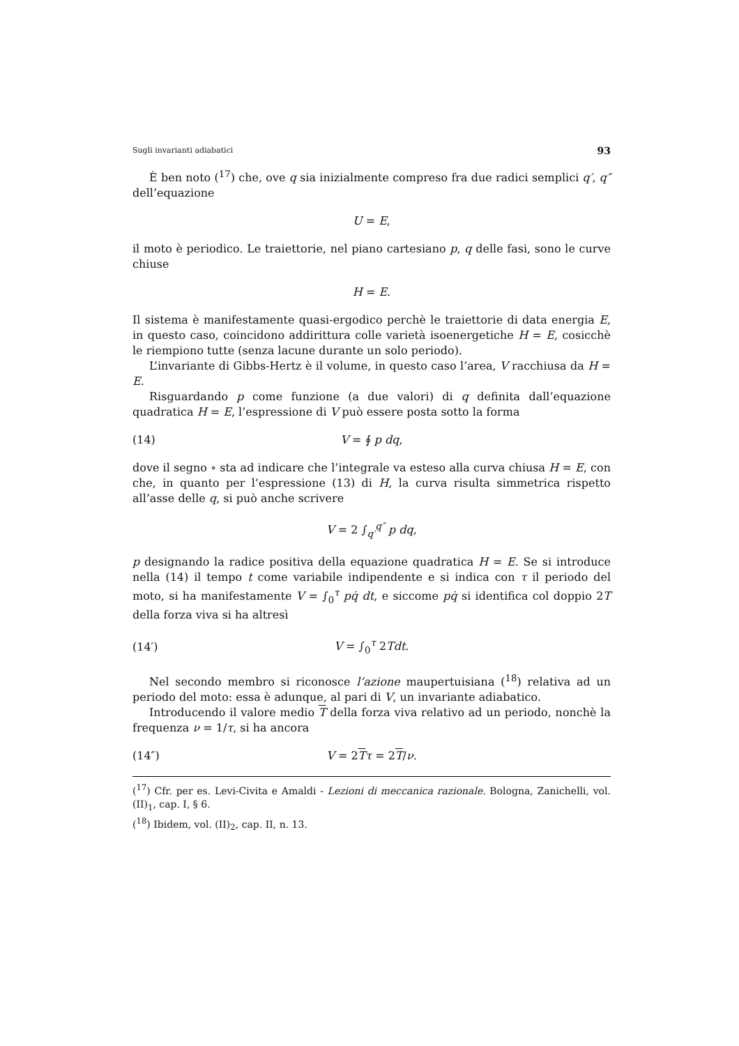Sugli invarianti adiabatici 93
È ben noto (<sup>17</sup>) che, ove q sia inizialmente compreso fra due radici semplici q′, q″ dell’equazione
U = E,
il moto è periodico. Le traiettorie, nel piano cartesiano p, q delle fasi, sono le curve chiuse
H = E.
Il sistema è manifestamente quasi-ergodico perchè le traiettorie di data energia E, in questo caso, coincidono addirittura colle varietà isoenergetiche H = E, cosicchè le riempiono tutte (senza lacune durante un solo periodo).
L’invariante di Gibbs-Hertz è il volume, in questo caso l’area, V racchiusa da H = E.
Risguardando p come funzione (a due valori) di q definita dall’equazione quadratica H = E, l’espressione di V può essere posta sotto la forma
(14) V = ∮ p dq,
dove il segno ∘ sta ad indicare che l’integrale va esteso alla curva chiusa H = E, con che, in quanto per l’espressione (13) di H, la curva risulta simmetrica rispetto all’asse delle q, si può anche scrivere
V = 2 ∫<sub>q′</sub><sup>q″</sup> p dq,
p designando la radice positiva della equazione quadratica H = E. Se si introduce nella (14) il tempo t come variabile indipendente e si indica con τ il periodo del moto, si ha manifestamente V = ∫<sub>0</sub><sup>τ</sup> pq̇ dt, e siccome pq̇ si identifica col doppio 2T della forza viva si ha altresì
(14′) V = ∫<sub>0</sub><sup>τ</sup> 2Tdt.
Nel secondo membro si riconosce l’azione maupertuisiana (<sup>18</sup>) relativa ad un periodo del moto: essa è adunque, al pari di V, un invariante adiabatico.
Introducendo il valore medio T della forza viva relativo ad un periodo, nonchè la frequenza ν = 1/τ, si ha ancora
(14″) V = 2Tτ = 2T/ν.
(<sup>17</sup>) Cfr. per es. Levi-Civita e Amaldi - Lezioni di meccanica razionale. Bologna, Zanichelli, vol. (II)<sub>1</sub>, cap. I, § 6.
(<sup>18</sup>) Ibidem, vol. (II)<sub>2</sub>, cap. II, n. 13.